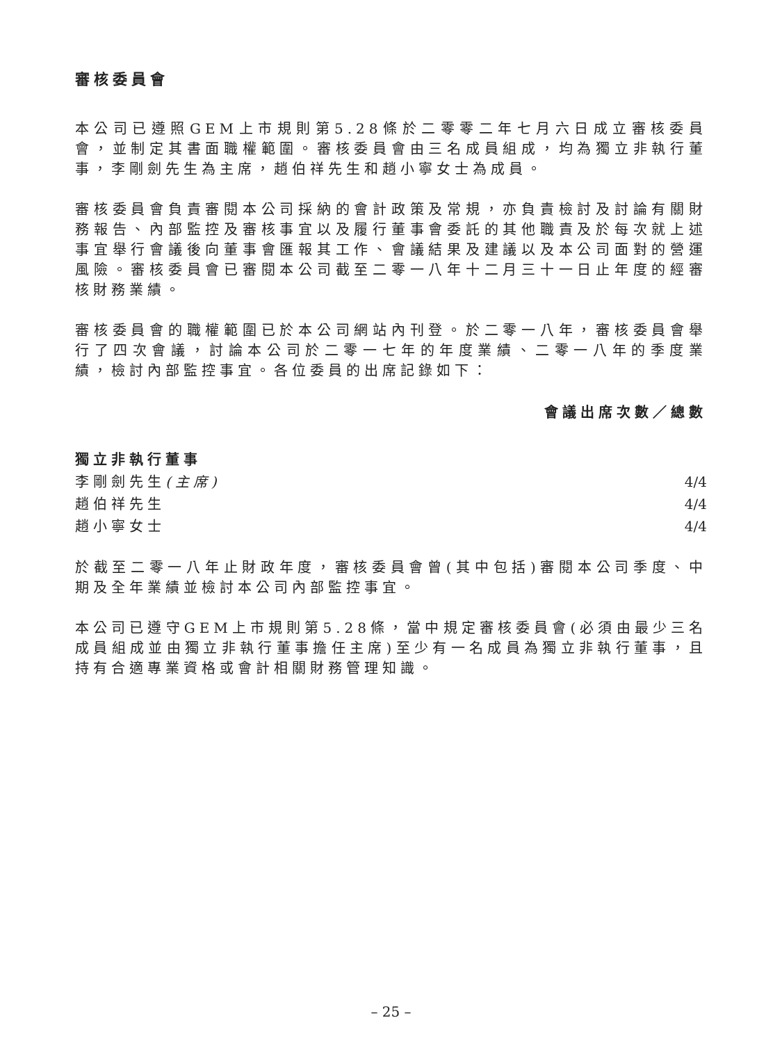審核委員會
本公司已遵照GEM上市規則第5.28條於二零零二年七月六日成立審核委員會，並制定其書面職權範圍。審核委員會由三名成員組成，均為獨立非執行董事，李剛劍先生為主席，趙伯祥先生和趙小寧女士為成員。
審核委員會負責審閱本公司採納的會計政策及常規，亦負責檢討及討論有關財務報告、內部監控及審核事宜以及履行董事會委託的其他職責及於每次就上述事宜舉行會議後向董事會匯報其工作、會議結果及建議以及本公司面對的營運風險。審核委員會已審閱本公司截至二零一八年十二月三十一日止年度的經審核財務業績。
審核委員會的職權範圍已於本公司網站內刊登。於二零一八年，審核委員會舉行了四次會議，討論本公司於二零一七年的年度業績、二零一八年的季度業績，檢討內部監控事宜。各位委員的出席記錄如下：
| | 會議出席次數／總數 |
| --- | --- |
| 獨立非執行董事 | |
| 李剛劍先生 (主席) | 4/4 |
| 趙伯祥先生 | 4/4 |
| 趙小寧女士 | 4/4 |
於截至二零一八年止財政年度，審核委員會曾(其中包括)審閱本公司季度、中期及全年業績並檢討本公司內部監控事宜。
本公司已遵守GEM上市規則第5.28條，當中規定審核委員會(必須由最少三名成員組成並由獨立非執行董事擔任主席)至少有一名成員為獨立非執行董事，且持有合適專業資格或會計相關財務管理知識。
– 25 –